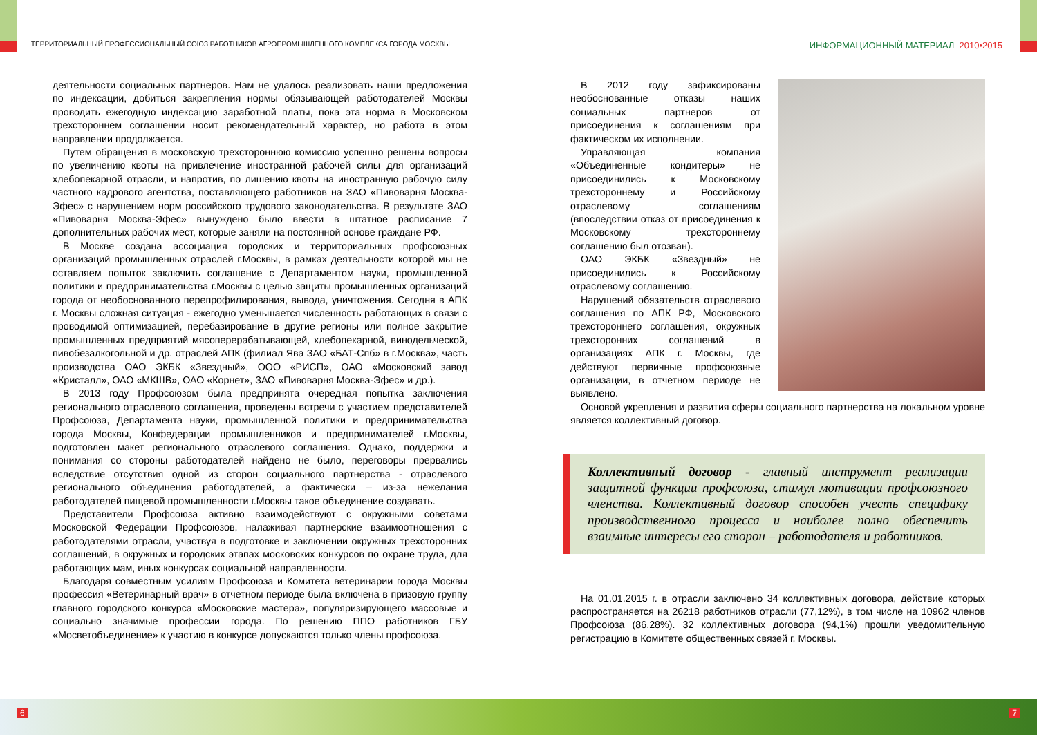ТЕРРИТОРИАЛЬНЫЙ ПРОФЕССИОНАЛЬНЫЙ СОЮЗ РАБОТНИКОВ АГРОПРОМЫШЛЕННОГО КОМПЛЕКСА ГОРОДА МОСКВЫ
ИНФОРМАЦИОННЫЙ МАТЕРИАЛ 2010•2015
деятельности социальных партнеров. Нам не удалось реализовать наши предложения по индексации, добиться закрепления нормы обязывающей работодателей Москвы проводить ежегодную индексацию заработной платы, пока эта норма в Московском трехстороннем соглашении носит рекомендательный характер, но работа в этом направлении продолжается.
Путем обращения в московскую трехстороннюю комиссию успешно решены вопросы по увеличению квоты на привлечение иностранной рабочей силы для организаций хлебопекарной отрасли, и напротив, по лишению квоты на иностранную рабочую силу частного кадрового агентства, поставляющего работников на ЗАО «Пивоварня Москва-Эфес» с нарушением норм российского трудового законодательства. В результате ЗАО «Пивоварня Москва-Эфес» вынуждено было ввести в штатное расписание 7 дополнительных рабочих мест, которые заняли на постоянной основе граждане РФ.
В Москве создана ассоциация городских и территориальных профсоюзных организаций промышленных отраслей г.Москвы, в рамках деятельности которой мы не оставляем попыток заключить соглашение с Департаментом науки, промышленной политики и предпринимательства г.Москвы с целью защиты промышленных организаций города от необоснованного перепрофилирования, вывода, уничтожения. Сегодня в АПК г. Москвы сложная ситуация - ежегодно уменьшается численность работающих в связи с проводимой оптимизацией, перебазирование в другие регионы или полное закрытие промышленных предприятий мясоперерабатывающей, хлебопекарной, винодельческой, пивобезалкогольной и др. отраслей АПК (филиал Ява ЗАО «БАТ-Спб» в г.Москва», часть производства ОАО ЭКБК «Звездный», ООО «РИСП», ОАО «Московский завод «Кристалл», ОАО «МКШВ», ОАО «Корнет», ЗАО «Пивоварня Москва-Эфес» и др.).
В 2013 году Профсоюзом была предпринята очередная попытка заключения регионального отраслевого соглашения, проведены встречи с участием представителей Профсоюза, Департамента науки, промышленной политики и предпринимательства города Москвы, Конфедерации промышленников и предпринимателей г.Москвы, подготовлен макет регионального отраслевого соглашения. Однако, поддержки и понимания со стороны работодателей найдено не было, переговоры прервались вследствие отсутствия одной из сторон социального партнерства - отраслевого регионального объединения работодателей, а фактически – из-за нежелания работодателей пищевой промышленности г.Москвы такое объединение создавать.
Представители Профсоюза активно взаимодействуют с окружными советами Московской Федерации Профсоюзов, налаживая партнерские взаимоотношения с работодателями отрасли, участвуя в подготовке и заключении окружных трехсторонних соглашений, в окружных и городских этапах московских конкурсов по охране труда, для работающих мам, иных конкурсах социальной направленности.
Благодаря совместным усилиям Профсоюза и Комитета ветеринарии города Москвы профессия «Ветеринарный врач» в отчетном периоде была включена в призовую группу главного городского конкурса «Московские мастера», популяризирующего массовые и социально значимые профессии города. По решению ППО работников ГБУ «Мосветобъединение» к участию в конкурсе допускаются только члены профсоюза.
В 2012 году зафиксированы необоснованные отказы наших социальных партнеров от присоединения к соглашениям при фактическом их исполнении.
Управляющая компания «Объединенные кондитеры» не присоединились к Московскому трехстороннему и Российскому отраслевому соглашениям (впоследствии отказ от присоединения к Московскому трехстороннему соглашению был отозван).
ОАО ЭКБК «Звездный» не присоединились к Российскому отраслевому соглашению.
Нарушений обязательств отраслевого соглашения по АПК РФ, Московского трехстороннего соглашения, окружных трехсторонних соглашений в организациях АПК г. Москвы, где действуют первичные профсоюзные организации, в отчетном периоде не выявлено.
Основой укрепления и развития сферы социального партнерства на локальном уровне является коллективный договор.
Коллективный договор - главный инструмент реализации защитной функции профсоюза, стимул мотивации профсоюзного членства. Коллективный договор способен учесть специфику производственного процесса и наиболее полно обеспечить взаимные интересы его сторон – работодателя и работников.
На 01.01.2015 г. в отрасли заключено 34 коллективных договора, действие которых распространяется на 26218 работников отрасли (77,12%), в том числе на 10962 членов Профсоюза (86,28%). 32 коллективных договора (94,1%) прошли уведомительную регистрацию в Комитете общественных связей г. Москвы.
6 7